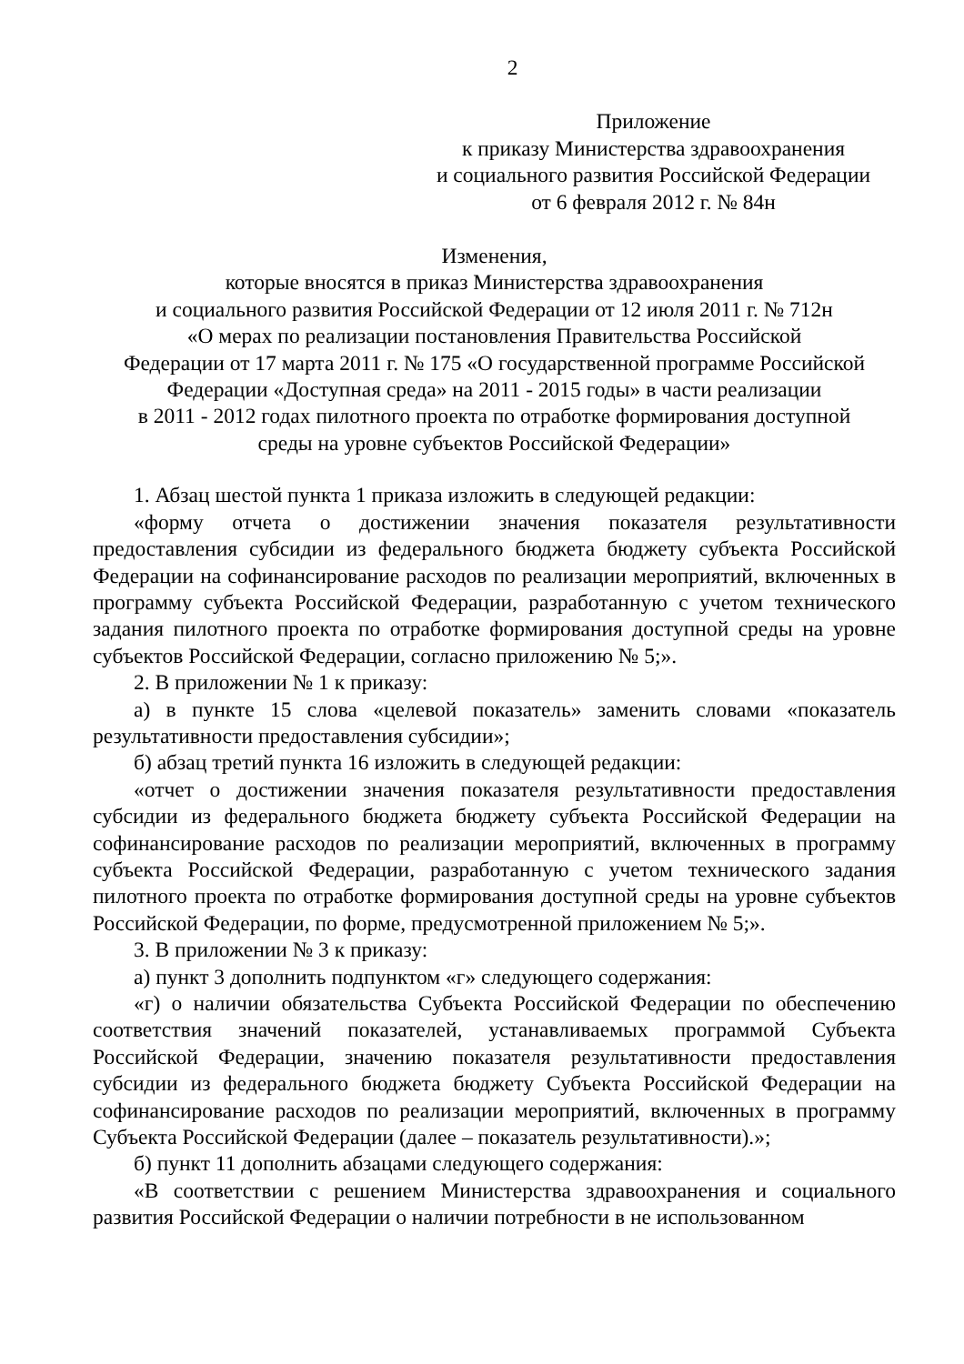2
Приложение
к приказу Министерства здравоохранения
и социального развития Российской Федерации
от 6 февраля 2012 г. № 84н
Изменения,
которые вносятся в приказ Министерства здравоохранения
и социального развития Российской Федерации от 12 июля 2011 г. № 712н
«О мерах по реализации постановления Правительства Российской
Федерации от 17 марта 2011 г. № 175 «О государственной программе Российской
Федерации «Доступная среда» на 2011 - 2015 годы» в части реализации
в 2011 - 2012 годах пилотного проекта по отработке формирования доступной
среды на уровне субъектов Российской Федерации»
1. Абзац шестой пункта 1 приказа изложить в следующей редакции:
«форму отчета о достижении значения показателя результативности предоставления субсидии из федерального бюджета бюджету субъекта Российской Федерации на софинансирование расходов по реализации мероприятий, включенных в программу субъекта Российской Федерации, разработанную с учетом технического задания пилотного проекта по отработке формирования доступной среды на уровне субъектов Российской Федерации, согласно приложению № 5;».
2. В приложении № 1 к приказу:
а) в пункте 15 слова «целевой показатель» заменить словами «показатель результативности предоставления субсидии»;
б) абзац третий пункта 16 изложить в следующей редакции:
«отчет о достижении значения показателя результативности предоставления субсидии из федерального бюджета бюджету субъекта Российской Федерации на софинансирование расходов по реализации мероприятий, включенных в программу субъекта Российской Федерации, разработанную с учетом технического задания пилотного проекта по отработке формирования доступной среды на уровне субъектов Российской Федерации, по форме, предусмотренной приложением № 5;».
3. В приложении № 3 к приказу:
а) пункт 3 дополнить подпунктом «г» следующего содержания:
«г) о наличии обязательства Субъекта Российской Федерации по обеспечению соответствия значений показателей, устанавливаемых программой Субъекта Российской Федерации, значению показателя результативности предоставления субсидии из федерального бюджета бюджету Субъекта Российской Федерации на софинансирование расходов по реализации мероприятий, включенных в программу Субъекта Российской Федерации (далее – показатель результативности).»;
б) пункт 11 дополнить абзацами следующего содержания:
«В соответствии с решением Министерства здравоохранения и социального развития Российской Федерации о наличии потребности в не использованном